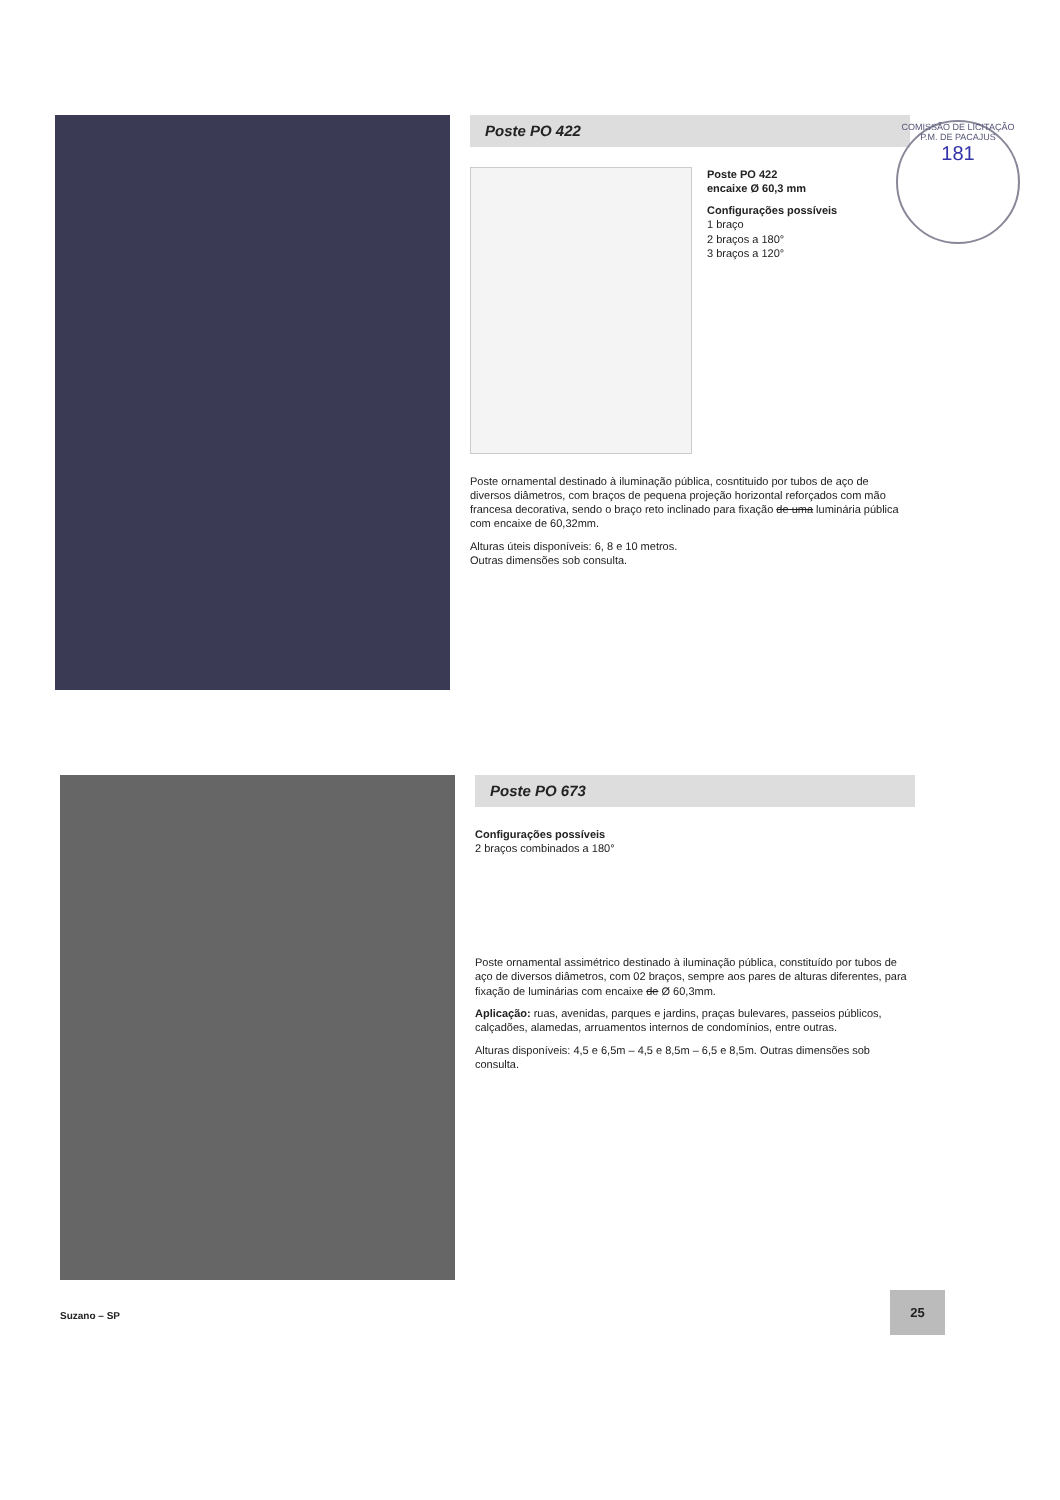Poste PO 422
Poste PO 422
encaixe Ø 60,3 mm
Configurações possíveis
1 braço
2 braços a 180°
3 braços a 120°
Poste ornamental destinado à iluminação pública, cosntituido por tubos de aço de diversos diâmetros, com braços de pequena projeção horizontal reforçados com mão francesa decorativa, sendo o braço reto inclinado para fixação de uma luminária pública com encaixe de 60,32mm.
Alturas úteis disponíveis: 6, 8 e 10 metros.
Outras dimensões sob consulta.
COMISSÃO DE LICITAÇÃO P.M. DE PACAJUS
181
Poste PO 673
Configurações possíveis
2 braços combinados a 180°
Poste ornamental assimétrico destinado à iluminação pública, constituído por tubos de aço de diversos diâmetros, com 02 braços, sempre aos pares de alturas diferentes, para fixação de luminárias com encaixe de Ø 60,3mm.
Aplicação: ruas, avenidas, parques e jardins, praças bulevares, passeios públicos, calçadões, alamedas, arruamentos internos de condomínios, entre outras.
Alturas disponíveis: 4,5 e 6,5m – 4,5 e 8,5m – 6,5 e 8,5m. Outras dimensões sob consulta.
Suzano – SP
25